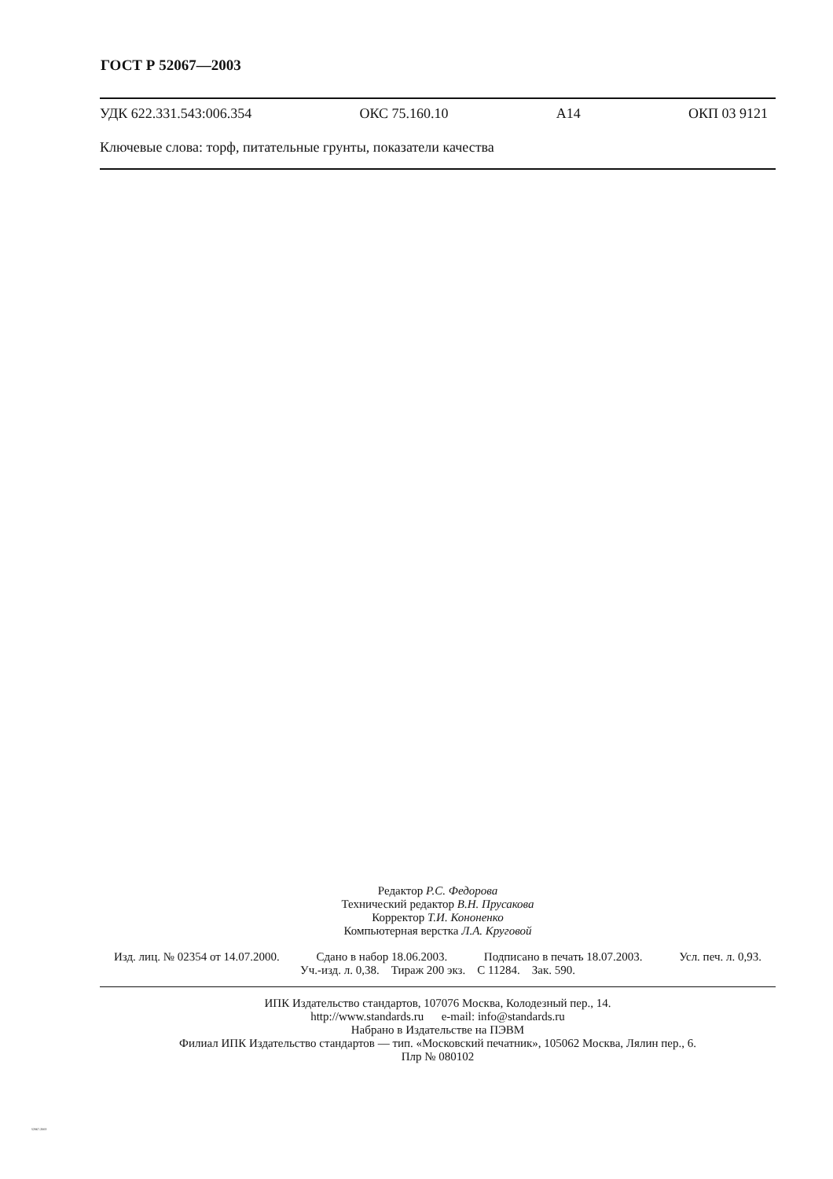ГОСТ Р 52067—2003
УДК 622.331.543:006.354 ОКС 75.160.10 А14 ОКП 03 9121
Ключевые слова: торф, питательные грунты, показатели качества
Редактор Р.С. Федорова
Технический редактор В.Н. Прусакова
Корректор Т.И. Кононенко
Компьютерная верстка Л.А. Круговой
Изд. лиц. № 02354 от 14.07.2000. Сдано в набор 18.06.2003. Подписано в печать 18.07.2003. Усл. печ. л. 0,93.
Уч.-изд. л. 0,38. Тираж 200 экз. С 11284. Зак. 590.
ИПК Издательство стандартов, 107076 Москва, Колодезный пер., 14.
http://www.standards.ru e-mail: info@standards.ru
Набрано в Издательстве на ПЭВМ
Филиал ИПК Издательство стандартов — тип. «Московский печатник», 105062 Москва, Лялин пер., 6.
Плр № 080102
52067-2003